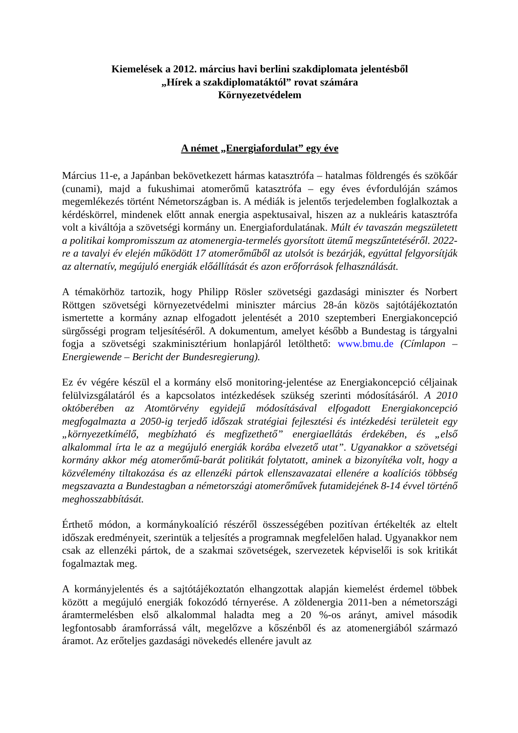Kiemelések a 2012. március havi berlini szakdiplomata jelentésből
„Hírek a szakdiplomatáktól” rovat számára
Környezetvédelem
A német „Energiafordulat” egy éve
Március 11-e, a Japánban bekövetkezett hármas katasztrófa – hatalmas földrengés és szökőár (cunami), majd a fukushimai atomerőmű katasztrófa – egy éves évfordulóján számos megemlékezés történt Németországban is. A médiák is jelentős terjedelemben foglalkoztak a kérdéskörrel, mindenek előtt annak energia aspektusaival, hiszen az a nukleáris katasztrófa volt a kiváltója a szövetségi kormány un. Energiafordulatának. Múlt év tavaszán megszületett a politikai kompromisszum az atomenergia-termelés gyorsított ütemű megszűntetéséről. 2022-re a tavalyi év elején működött 17 atomerőműből az utolsót is bezárják, egyúttal felgyorsítják az alternatív, megújuló energiák előállítását és azon erőforrások felhasználását.
A témakörhöz tartozik, hogy Philipp Rösler szövetségi gazdasági miniszter és Norbert Röttgen szövetségi környezetvédelmi miniszter március 28-án közös sajtótájékoztatón ismertette a kormány aznap elfogadott jelentését a 2010 szeptemberi Energiakoncepció sürgősségi program teljesítéséről. A dokumentum, amelyet később a Bundestag is tárgyalni fogja a szövetségi szakminisztérium honlapjáról letölthető: www.bmu.de (Címlapon – Energiewende – Bericht der Bundesregierung).
Ez év végére készül el a kormány első monitoring-jelentése az Energiakoncepció céljainak felülvizsgálatáról és a kapcsolatos intézkedések szükség szerinti módosításáról. A 2010 októberében az Atomtörvény egyidejű módosításával elfogadott Energiakoncepció megfogalmazta a 2050-ig terjedő időszak stratégiai fejlesztési és intézkedési területeit egy „környezetkímélő, megbízható és megfizethető” energiaellátás érdekében, és „első alkalommal írta le az a megújuló energiák korába elvezető utat”. Ugyanakkor a szövetségi kormány akkor még atomerőmű-barát politikát folytatott, aminek a bizonyítéka volt, hogy a közvélemény tiltakozása és az ellenzéki pártok ellenszavazatai ellenére a koalíciós többség megszavazta a Bundestagban a németországi atomerőművek futamidejének 8-14 évvel történő meghosszabbítását.
Érthető módon, a kormánykoalíció részéről összességében pozitívan értékelték az eltelt időszak eredményeit, szerintük a teljesítés a programnak megfelelően halad. Ugyanakkor nem csak az ellenzéki pártok, de a szakmai szövetségek, szervezetek képviselői is sok kritikát fogalmaztak meg.
A kormányjelentés és a sajtótájékoztatón elhangzottak alapján kiemelést érdemel többek között a megújuló energiák fokozódó térnyerése. A zöldenergia 2011-ben a németországi áramtermelésben első alkalommal haladta meg a 20 %-os arányt, amivel második legfontosabb áramforrássá vált, megelőzve a kőszénből és az atomenergiából származó áramot. Az erőteljes gazdasági növekedés ellenére javult az